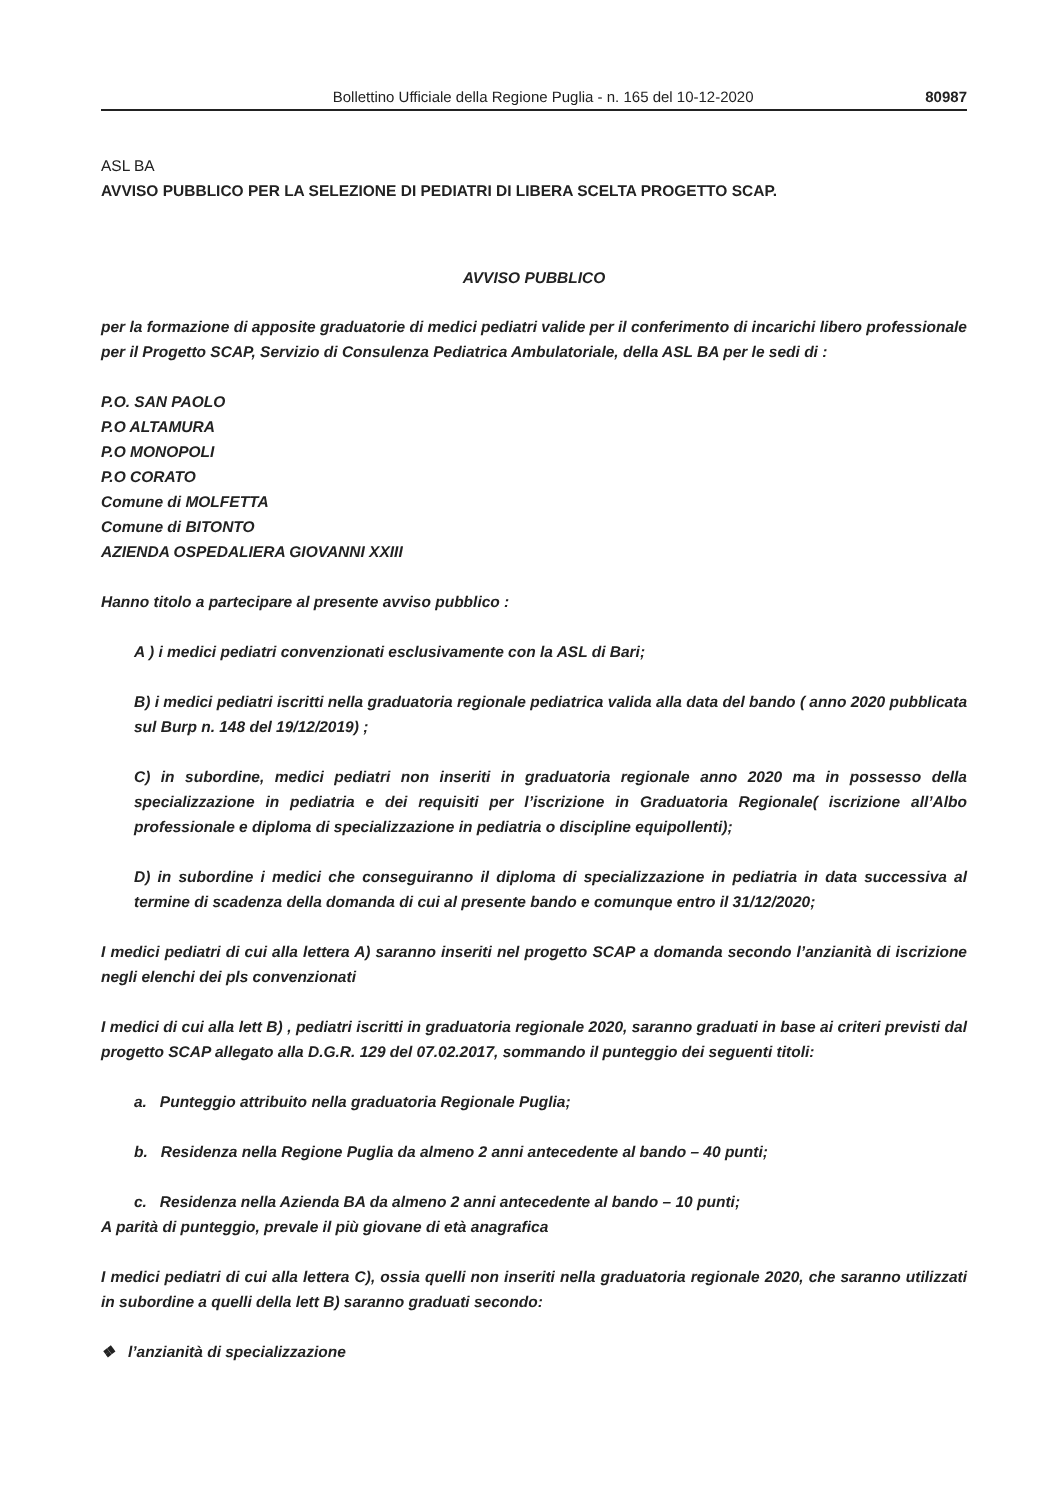Bollettino Ufficiale della Regione Puglia - n. 165 del 10-12-2020 80987
ASL BA
AVVISO PUBBLICO PER LA SELEZIONE DI PEDIATRI DI LIBERA SCELTA PROGETTO SCAP.
AVVISO PUBBLICO
per la formazione di apposite graduatorie di medici pediatri valide per il conferimento di incarichi libero professionale per il Progetto SCAP, Servizio di Consulenza Pediatrica Ambulatoriale, della ASL BA per le sedi di :
P.O. SAN PAOLO
P.O ALTAMURA
P.O MONOPOLI
P.O CORATO
Comune di MOLFETTA
Comune di BITONTO
AZIENDA OSPEDALIERA GIOVANNI XXIII
Hanno titolo a partecipare al presente avviso pubblico :
A ) i medici pediatri convenzionati esclusivamente con la ASL di Bari;
B) i medici pediatri iscritti nella graduatoria regionale pediatrica valida alla data del bando ( anno 2020 pubblicata sul Burp n. 148 del 19/12/2019) ;
C) in subordine, medici pediatri non inseriti in graduatoria regionale anno 2020 ma in possesso della specializzazione in pediatria e dei requisiti per l’iscrizione in Graduatoria Regionale( iscrizione all’Albo professionale e diploma di specializzazione in pediatria o discipline equipollenti);
D) in subordine i medici che conseguiranno il diploma di specializzazione in pediatria in data successiva al termine di scadenza della domanda di cui al presente bando e comunque entro il 31/12/2020;
I medici pediatri di cui alla lettera A) saranno inseriti nel progetto SCAP a domanda secondo l’anzianità di iscrizione negli elenchi dei pls convenzionati
I medici di cui alla lett B) , pediatri iscritti in graduatoria regionale 2020, saranno graduati in base ai criteri previsti dal progetto SCAP allegato alla D.G.R. 129 del 07.02.2017, sommando il punteggio dei seguenti titoli:
a. Punteggio attribuito nella graduatoria Regionale Puglia;
b. Residenza nella Regione Puglia da almeno 2 anni antecedente al bando – 40 punti;
c. Residenza nella Azienda BA da almeno 2 anni antecedente al bando – 10 punti;
A parità di punteggio, prevale il più giovane di età anagrafica
I medici pediatri di cui alla lettera C), ossia quelli non inseriti nella graduatoria regionale 2020, che saranno utilizzati in subordine a quelli della lett B) saranno graduati secondo:
❖ l’anzianità di specializzazione